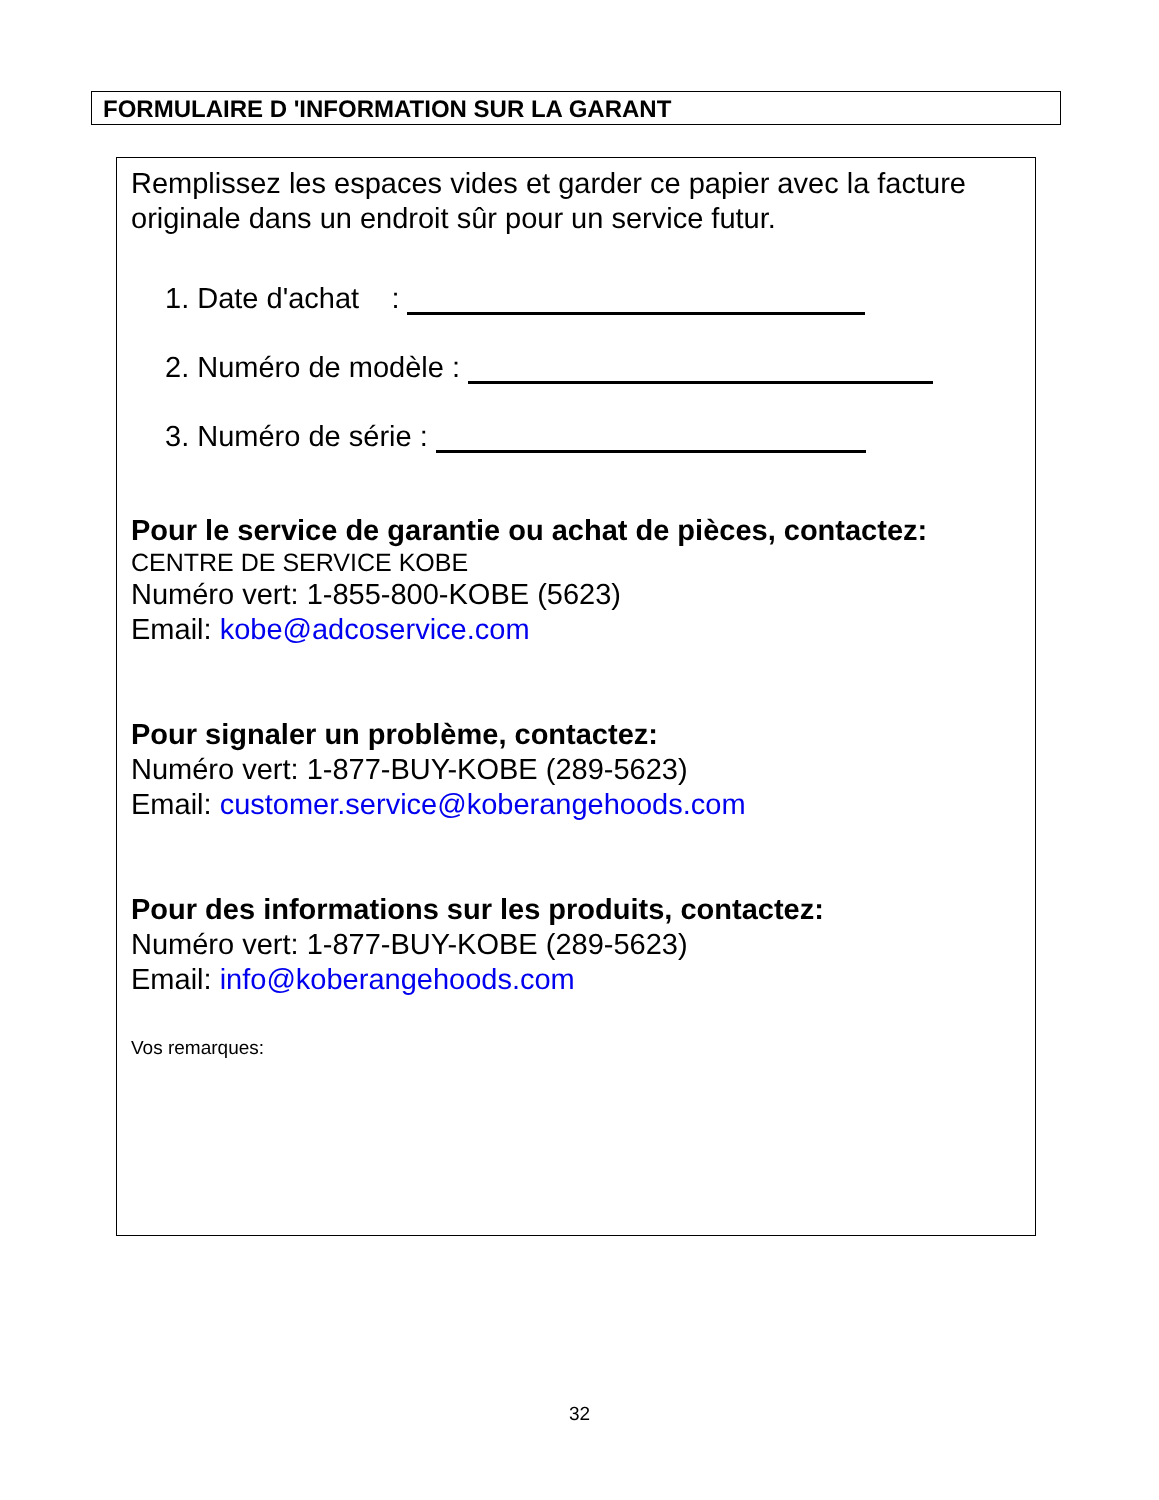FORMULAIRE D 'INFORMATION SUR LA GARANT
Remplissez les espaces vides et garder ce papier avec la facture originale dans un endroit sûr pour un service futur.
1. Date d'achat :
2. Numéro de modèle :
3. Numéro de série :
Pour le service de garantie ou achat de pièces, contactez:
CENTRE DE SERVICE KOBE
Numéro vert: 1-855-800-KOBE (5623)
Email: kobe@adcoservice.com
Pour signaler un problème, contactez:
Numéro vert: 1-877-BUY-KOBE (289-5623)
Email: customer.service@koberangehoods.com
Pour des informations sur les produits, contactez:
Numéro vert: 1-877-BUY-KOBE (289-5623)
Email: info@koberangehoods.com
Vos remarques:
32